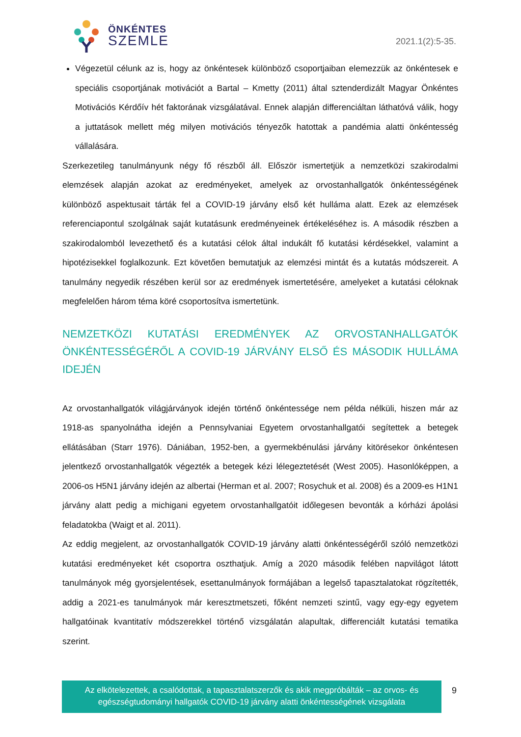ÖNKÉNTES
SZEMLE
2021.1(2):5-35.
Végezetül célunk az is, hogy az önkéntesek különböző csoportjaiban elemezzük az önkéntesek e speciális csoportjának motivációt a Bartal – Kmetty (2011) által sztenderdizált Magyar Önkéntes Motivációs Kérdőív hét faktorának vizsgálatával. Ennek alapján differenciáltan láthatóvá válik, hogy a juttatások mellett még milyen motivációs tényezők hatottak a pandémia alatti önkéntesség vállalására.
Szerkezetileg tanulmányunk négy fő részből áll. Először ismertetjük a nemzetközi szakirodalmi elemzések alapján azokat az eredményeket, amelyek az orvostanhallgatók önkéntességének különböző aspektusait tárták fel a COVID-19 járvány első két hulláma alatt. Ezek az elemzések referenciapontul szolgálnak saját kutatásunk eredményeinek értékeléséhez is. A második részben a szakirodalomból levezethető és a kutatási célok által indukált fő kutatási kérdésekkel, valamint a hipotézisekkel foglalkozunk. Ezt követően bemutatjuk az elemzési mintát és a kutatás módszereit. A tanulmány negyedik részében kerül sor az eredmények ismertetésére, amelyeket a kutatási céloknak megfelelően három téma köré csoportosítva ismertetünk.
NEMZETKÖZI KUTATÁSI EREDMÉNYEK AZ ORVOSTANHALLGATÓK ÖNKÉNTESSÉGÉRŐL A COVID-19 JÁRVÁNY ELSŐ ÉS MÁSODIK HULLÁMA IDEJÉN
Az orvostanhallgatók világjárványok idején történő önkéntessége nem példa nélküli, hiszen már az 1918-as spanyolnátha idején a Pennsylvaniai Egyetem orvostanhallgatói segítettek a betegek ellátásában (Starr 1976). Dániában, 1952-ben, a gyermekbénulási járvány kitörésekor önkéntesen jelentkező orvostanhallgatók végezték a betegek kézi lélegeztetését (West 2005). Hasonlóképpen, a 2006-os H5N1 járvány idején az albertai (Herman et al. 2007; Rosychuk et al. 2008) és a 2009-es H1N1 járvány alatt pedig a michigani egyetem orvostanhallgatóit időlegesen bevonták a kórházi ápolási feladatokba (Waigt et al. 2011).
Az eddig megjelent, az orvostanhallgatók COVID-19 járvány alatti önkéntességéről szóló nemzetközi kutatási eredményeket két csoportra oszthatjuk. Amíg a 2020 második felében napvilágot látott tanulmányok még gyorsjelentések, esettanulmányok formájában a legelső tapasztalatokat rögzítették, addig a 2021-es tanulmányok már keresztmetszeti, főként nemzeti szintű, vagy egy-egy egyetem hallgatóinak kvantitatív módszerekkel történő vizsgálatán alapultak, differenciált kutatási tematika szerint.
Az elkötelezettek, a csalódottak, a tapasztalatszerzők és akik megpróbálták – az orvos- és
egészségtudományi hallgatók COVID-19 járvány alatti önkéntességének vizsgálata
9